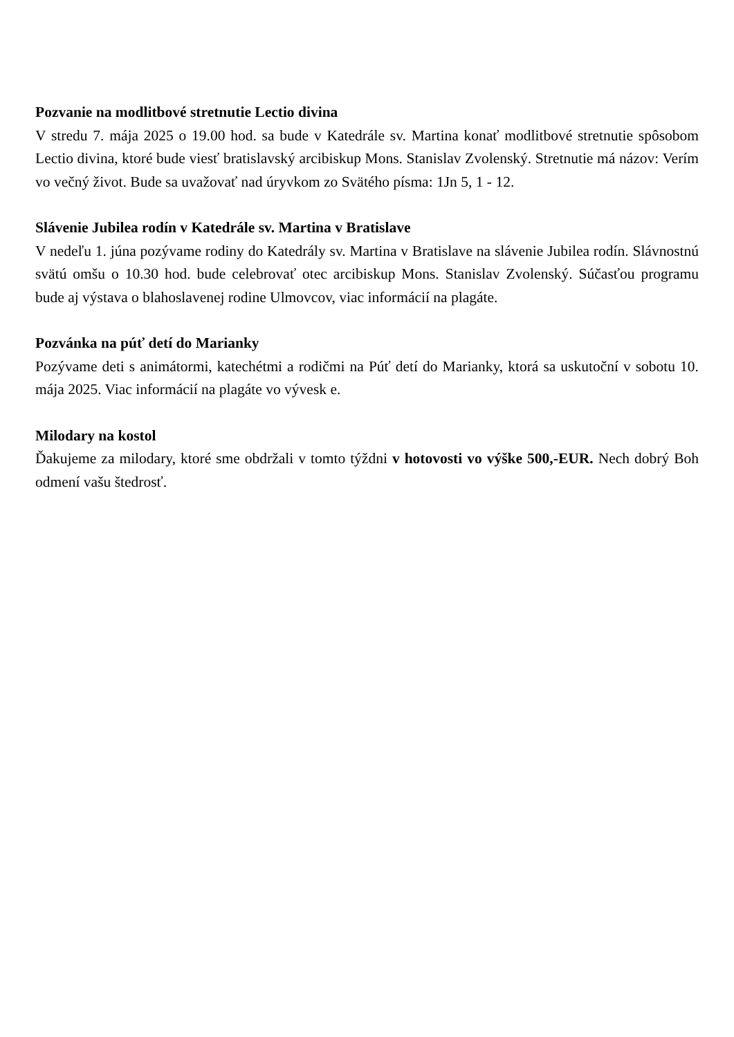Pozvanie na modlitbové stretnutie Lectio divina
V stredu 7. mája 2025 o 19.00 hod. sa bude v Katedrále sv. Martina konať modlitbové stretnutie spôsobom Lectio divina, ktoré bude viesť bratislavský arcibiskup Mons. Stanislav Zvolenský. Stretnutie má názov: Verím vo večný život. Bude sa uvažovať nad úryvkom zo Svätého písma: 1Jn 5, 1 - 12.
Slávenie Jubilea rodín v Katedrále sv. Martina v Bratislave
V nedeľu 1. júna pozývame rodiny do Katedrály sv. Martina v Bratislave na slávenie Jubilea rodín. Slávnostnú svätú omšu o 10.30 hod. bude celebrovať otec arcibiskup Mons. Stanislav Zvolenský. Súčasťou programu bude aj výstava o blahoslavenej rodine Ulmovcov, viac informácií na plagáte.
Pozvánka na púť detí do Marianky
Pozývame deti s animátormi, katechétmi a rodičmi na Púť detí do Marianky, ktorá sa uskutoční v sobotu 10. mája 2025. Viac informácií na plagáte vo vývesk e.
Milodary na kostol
Ďakujeme za milodary, ktoré sme obdržali v tomto týždni v hotovosti vo výške 500,-EUR. Nech dobrý Boh odmení vašu štedrosť.